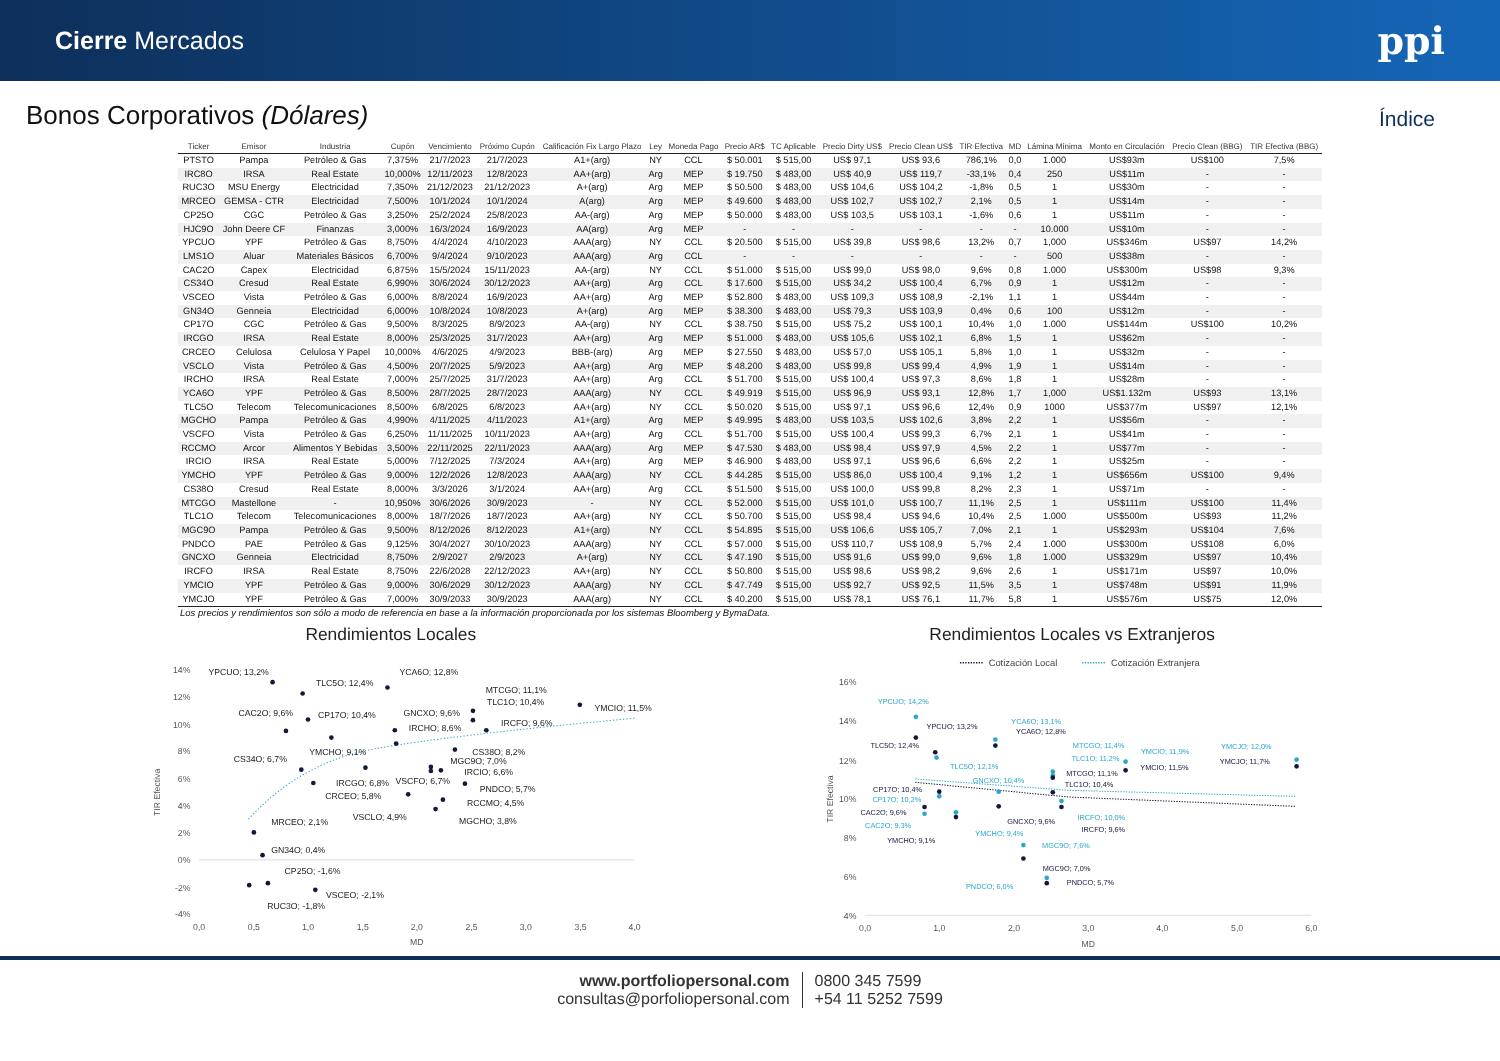Cierre Mercados
ppi
Bonos Corporativos (Dólares)
Índice
| Ticker | Emisor | Industria | Cupón | Vencimiento | Próximo Cupón | Calificación Fix Largo Plazo | Ley | Moneda Pago | Precio AR$ | TC Aplicable | Precio Dirty US$ | Precio Clean US$ | TIR Efectiva | MD | Lámina Mínima | Monto en Circulación | Precio Clean (BBG) | TIR Efectiva (BBG) |
| --- | --- | --- | --- | --- | --- | --- | --- | --- | --- | --- | --- | --- | --- | --- | --- | --- | --- | --- |
| PTSTO | Pampa | Petróleo & Gas | 7,375% | 21/7/2023 | 21/7/2023 | A1+(arg) | NY | CCL | $ 50.001 | $ 515,00 | US$ 97,1 | US$ 93,6 | 786,1% | 0,0 | 1.000 | US$93m | US$100 | 7,5% |
| IRC8O | IRSA | Real Estate | 10,000% | 12/11/2023 | 12/8/2023 | AA+(arg) | Arg | MEP | $ 19.750 | $ 483,00 | US$ 40,9 | US$ 119,7 | -33,1% | 0,4 | 250 | US$11m | - | - |
| RUC3O | MSU Energy | Electricidad | 7,350% | 21/12/2023 | 21/12/2023 | A+(arg) | Arg | MEP | $ 50.500 | $ 483,00 | US$ 104,6 | US$ 104,2 | -1,8% | 0,5 | 1 | US$30m | - | - |
| MRCEO | GEMSA - CTR | Electricidad | 7,500% | 10/1/2024 | 10/1/2024 | A(arg) | Arg | MEP | $ 49.600 | $ 483,00 | US$ 102,7 | US$ 102,7 | 2,1% | 0,5 | 1 | US$14m | - | - |
| CP25O | CGC | Petróleo & Gas | 3,250% | 25/2/2024 | 25/8/2023 | AA-(arg) | Arg | MEP | $ 50.000 | $ 483,00 | US$ 103,5 | US$ 103,1 | -1,6% | 0,6 | 1 | US$11m | - | - |
| HJC9O | John Deere CF | Finanzas | 3,000% | 16/3/2024 | 16/9/2023 | AA(arg) | Arg | MEP | - | - | - | - | - | - | 10.000 | US$10m | - | - |
| YPCUO | YPF | Petróleo & Gas | 8,750% | 4/4/2024 | 4/10/2023 | AAA(arg) | NY | CCL | $ 20.500 | $ 515,00 | US$ 39,8 | US$ 98,6 | 13,2% | 0,7 | 1,000 | US$346m | US$97 | 14,2% |
| LMS1O | Aluar | Materiales Básicos | 6,700% | 9/4/2024 | 9/10/2023 | AAA(arg) | Arg | CCL | - | - | - | - | - | - | 500 | US$38m | - | - |
| CAC2O | Capex | Electricidad | 6,875% | 15/5/2024 | 15/11/2023 | AA-(arg) | NY | CCL | $ 51.000 | $ 515,00 | US$ 99,0 | US$ 98,0 | 9,6% | 0,8 | 1.000 | US$300m | US$98 | 9,3% |
| CS34O | Cresud | Real Estate | 6,990% | 30/6/2024 | 30/12/2023 | AA+(arg) | Arg | CCL | $ 17.600 | $ 515,00 | US$ 34,2 | US$ 100,4 | 6,7% | 0,9 | 1 | US$12m | - | - |
| VSCEO | Vista | Petróleo & Gas | 6,000% | 8/8/2024 | 16/9/2023 | AA+(arg) | Arg | MEP | $ 52.800 | $ 483,00 | US$ 109,3 | US$ 108,9 | -2,1% | 1,1 | 1 | US$44m | - | - |
| GN34O | Genneia | Electricidad | 6,000% | 10/8/2024 | 10/8/2023 | A+(arg) | Arg | MEP | $ 38.300 | $ 483,00 | US$ 79,3 | US$ 103,9 | 0,4% | 0,6 | 100 | US$12m | - | - |
| CP17O | CGC | Petróleo & Gas | 9,500% | 8/3/2025 | 8/9/2023 | AA-(arg) | NY | CCL | $ 38.750 | $ 515,00 | US$ 75,2 | US$ 100,1 | 10,4% | 1,0 | 1.000 | US$144m | US$100 | 10,2% |
| IRCGO | IRSA | Real Estate | 8,000% | 25/3/2025 | 31/7/2023 | AA+(arg) | Arg | MEP | $ 51.000 | $ 483,00 | US$ 105,6 | US$ 102,1 | 6,8% | 1,5 | 1 | US$62m | - | - |
| CRCEO | Celulosa | Celulosa Y Papel | 10,000% | 4/6/2025 | 4/9/2023 | BBB-(arg) | Arg | MEP | $ 27.550 | $ 483,00 | US$ 57,0 | US$ 105,1 | 5,8% | 1,0 | 1 | US$32m | - | - |
| VSCLO | Vista | Petróleo & Gas | 4,500% | 20/7/2025 | 5/9/2023 | AA+(arg) | Arg | MEP | $ 48.200 | $ 483,00 | US$ 99,8 | US$ 99,4 | 4,9% | 1,9 | 1 | US$14m | - | - |
| IRCHO | IRSA | Real Estate | 7,000% | 25/7/2025 | 31/7/2023 | AA+(arg) | Arg | CCL | $ 51.700 | $ 515,00 | US$ 100,4 | US$ 97,3 | 8,6% | 1,8 | 1 | US$28m | - | - |
| YCA6O | YPF | Petróleo & Gas | 8,500% | 28/7/2025 | 28/7/2023 | AAA(arg) | NY | CCL | $ 49.919 | $ 515,00 | US$ 96,9 | US$ 93,1 | 12,8% | 1,7 | 1,000 | US$1.132m | US$93 | 13,1% |
| TLC5O | Telecom | Telecomunicaciones | 8,500% | 6/8/2025 | 6/8/2023 | AA+(arg) | NY | CCL | $ 50.020 | $ 515,00 | US$ 97,1 | US$ 96,6 | 12,4% | 0,9 | 1000 | US$377m | US$97 | 12,1% |
| MGCHO | Pampa | Petróleo & Gas | 4,990% | 4/11/2025 | 4/11/2023 | A1+(arg) | Arg | MEP | $ 49.995 | $ 483,00 | US$ 103,5 | US$ 102,6 | 3,8% | 2,2 | 1 | US$56m | - | - |
| VSCFO | Vista | Petróleo & Gas | 6,250% | 11/11/2025 | 10/11/2023 | AA+(arg) | Arg | CCL | $ 51.700 | $ 515,00 | US$ 100,4 | US$ 99,3 | 6,7% | 2,1 | 1 | US$41m | - | - |
| RCCMO | Arcor | Alimentos Y Bebidas | 3,500% | 22/11/2025 | 22/11/2023 | AAA(arg) | Arg | MEP | $ 47.530 | $ 483,00 | US$ 98,4 | US$ 97,9 | 4,5% | 2,2 | 1 | US$77m | - | - |
| IRCIO | IRSA | Real Estate | 5,000% | 7/12/2025 | 7/3/2024 | AA+(arg) | Arg | MEP | $ 46.900 | $ 483,00 | US$ 97,1 | US$ 96,6 | 6,6% | 2,2 | 1 | US$25m | - | - |
| YMCHO | YPF | Petróleo & Gas | 9,000% | 12/2/2026 | 12/8/2023 | AAA(arg) | NY | CCL | $ 44.285 | $ 515,00 | US$ 86,0 | US$ 100,4 | 9,1% | 1,2 | 1 | US$656m | US$100 | 9,4% |
| CS38O | Cresud | Real Estate | 8,000% | 3/3/2026 | 3/1/2024 | AA+(arg) | Arg | CCL | $ 51.500 | $ 515,00 | US$ 100,0 | US$ 99,8 | 8,2% | 2,3 | 1 | US$71m | - | - |
| MTCGO | Mastellone | - | 10,950% | 30/6/2026 | 30/9/2023 | - | NY | CCL | $ 52.000 | $ 515,00 | US$ 101,0 | US$ 100,7 | 11,1% | 2,5 | 1 | US$111m | US$100 | 11,4% |
| TLC1O | Telecom | Telecomunicaciones | 8,000% | 18/7/2026 | 18/7/2023 | AA+(arg) | NY | CCL | $ 50.700 | $ 515,00 | US$ 98,4 | US$ 94,6 | 10,4% | 2,5 | 1.000 | US$500m | US$93 | 11,2% |
| MGC9O | Pampa | Petróleo & Gas | 9,500% | 8/12/2026 | 8/12/2023 | A1+(arg) | NY | CCL | $ 54.895 | $ 515,00 | US$ 106,6 | US$ 105,7 | 7,0% | 2,1 | 1 | US$293m | US$104 | 7,6% |
| PNDCO | PAE | Petróleo & Gas | 9,125% | 30/4/2027 | 30/10/2023 | AAA(arg) | NY | CCL | $ 57.000 | $ 515,00 | US$ 110,7 | US$ 108,9 | 5,7% | 2,4 | 1.000 | US$300m | US$108 | 6,0% |
| GNCXO | Genneia | Electricidad | 8,750% | 2/9/2027 | 2/9/2023 | A+(arg) | NY | CCL | $ 47.190 | $ 515,00 | US$ 91,6 | US$ 99,0 | 9,6% | 1,8 | 1.000 | US$329m | US$97 | 10,4% |
| IRCFO | IRSA | Real Estate | 8,750% | 22/6/2028 | 22/12/2023 | AA+(arg) | NY | CCL | $ 50.800 | $ 515,00 | US$ 98,6 | US$ 98,2 | 9,6% | 2,6 | 1 | US$171m | US$97 | 10,0% |
| YMCIO | YPF | Petróleo & Gas | 9,000% | 30/6/2029 | 30/12/2023 | AAA(arg) | NY | CCL | $ 47.749 | $ 515,00 | US$ 92,7 | US$ 92,5 | 11,5% | 3,5 | 1 | US$748m | US$91 | 11,9% |
| YMCJO | YPF | Petróleo & Gas | 7,000% | 30/9/2033 | 30/9/2023 | AAA(arg) | NY | CCL | $ 40.200 | $ 515,00 | US$ 78,1 | US$ 76,1 | 11,7% | 5,8 | 1 | US$576m | US$75 | 12,0% |
Los precios y rendimientos son sólo a modo de referencia en base a la información proporcionada por los sistemas Bloomberg y BymaData.
Rendimientos Locales
14%
12%
10%
8%
6%
4%
2%
0%
-2%
-4%
0,0
0,5
1,0
1,5
2,0
2,5
3,0
3,5
4,0
MD
TIR Efectiva
YPCUO; 13,2%
TLC5O; 12,4%
YCA6O; 12,8%
MTCGO; 11,1%
TLC1O; 10,4%
YMCIO; 11,5%
CAC2O; 9,6%
CP17O; 10,4%
GNCXO; 9,6%
IRCHO; 8,6%
IRCFO; 9,6%
YMCHO; 9,1%
CS38O; 8,2%
MGC9O; 7,0%
IRCIO; 6,6%
CS34O; 6,7%
IRCGO; 6,8%
VSCFO; 6,7%
CRCEO; 5,8%
PNDCO; 5,7%
VSCLO; 4,9%
RCCMO; 4,5%
MGCHO; 3,8%
MRCEO; 2,1%
GN34O; 0,4%
CP25O; -1,6%
RUC3O; -1,8%
VSCEO; -2,1%
Rendimientos Locales vs Extranjeros
Cotización Local
Cotización Extranjera
16%
14%
12%
10%
8%
6%
4%
0,0
1,0
2,0
3,0
4,0
5,0
6,0
MD
TIR Efectiva
YPCUO; 14,2%
YCA6O; 13,1%
MTCGO; 11,4%
YMCIO; 11,9%
YMCJO; 12,0%
TLC1O; 11,2%
TLC5O; 12,1%
GNCXO; 10,4%
CP17O; 10,2%
IRCFO; 10,0%
CAC2O; 9,3%
YMCHO; 9,4%
MGC9O; 7,6%
PNDCO; 6,0%
YPCUO; 13,2%
YCA6O; 12,8%
TLC5O; 12,4%
MTCGO; 11,1%
YMCIO; 11,5%
YMCJO; 11,7%
TLC1O; 10,4%
CP17O; 10,4%
CAC2O; 9,6%
GNCXO; 9,6%
IRCFO; 9,6%
YMCHO; 9,1%
MGC9O; 7,0%
PNDCO; 5,7%
www.portfoliopersonal.com
consultas@porfoliopersonal.com
0800 345 7599
+54 11 5252 7599